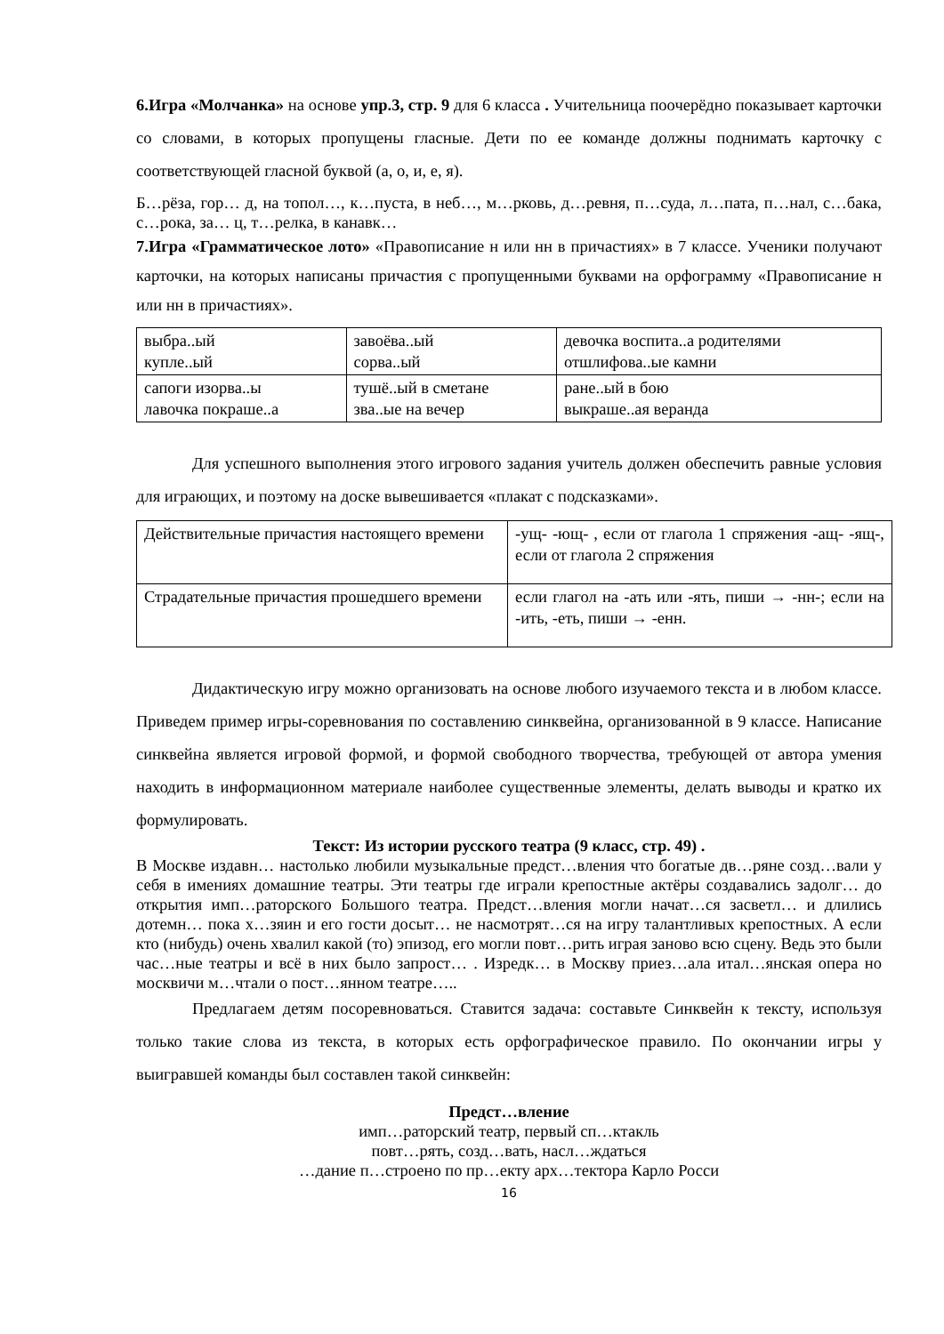6.Игра «Молчанка» на основе упр.3, стр. 9 для 6 класса . Учительница поочерёдно показывает карточки со словами, в которых пропущены гласные. Дети по ее команде должны поднимать карточку с соответствующей гласной буквой (а, о, и, е, я).
Б…рёза, гор… д, на топол…, к…пуста, в неб…, м…рковь, д…ревня, п…суда, л…пата, п…нал, с…бака, с…рока, за… ц, т…релка, в канавк…
7.Игра «Грамматическое лото» «Правописание н или нн в причастиях» в 7 классе. Ученики получают карточки, на которых написаны причастия с пропущенными буквами на орфограмму «Правописание н или нн в причастиях».
| выбра..ый купле..ый | завоёва..ый сорва..ый | девочка воспита..а родителями отшлифова..ые камни |
| сапоги изорва..ы лавочка покраше..а | тушё..ый в сметане зва..ые на вечер | ране..ый в бою выкраше..ая веранда |
Для успешного выполнения этого игрового задания учитель должен обеспечить равные условия для играющих, и поэтому на доске вывешивается «плакат с подсказками».
| Действительные причастия настоящего времени | -ущ- -ющ- , если от глагола 1 спряжения -ащ- -ящ-, если от глагола 2 спряжения |
| Страдательные причастия прошедшего времени | если глагол на -ать или -ять, пиши → -нн-; если на -ить, -еть, пиши → -енн. |
Дидактическую игру можно организовать на основе любого изучаемого текста и в любом классе. Приведем пример игры-соревнования по составлению синквейна, организованной в 9 классе. Написание синквейна является игровой формой, и формой свободного творчества, требующей от автора умения находить в информационном материале наиболее существенные элементы, делать выводы и кратко их формулировать.
Текст: Из истории русского театра (9 класс, стр. 49) .
В Москве издавн… настолько любили музыкальные предст…вления что богатые дв…ряне созд…вали у себя в имениях домашние театры. Эти театры где играли крепостные актёры создавались задолг… до открытия имп…раторского Большого театра. Предст…вления могли начат…ся засветл… и длились дотемн… пока х…зяин и его гости досыт… не насмотрят…ся на игру талантливых крепостных. А если кто (нибудь) очень хвалил какой (то) эпизод, его могли повт…рить играя заново всю сцену. Ведь это были час…ные театры и всё в них было запрост… . Изредк… в Москву приез…ала итал…янская опера но москвичи м…чтали о пост…янном театре…..
Предлагаем детям посоревноваться. Ставится задача: составьте Синквейн к тексту, используя только такие слова из текста, в которых есть орфографическое правило. По окончании игры у выигравшей команды был составлен такой синквейн:
Предст…вление
имп…раторский театр, первый сп…ктакль
повт…рять, созд…вать, насл…ждаться
…дание п…строено по пр…екту арх…тектора Карло Росси
16